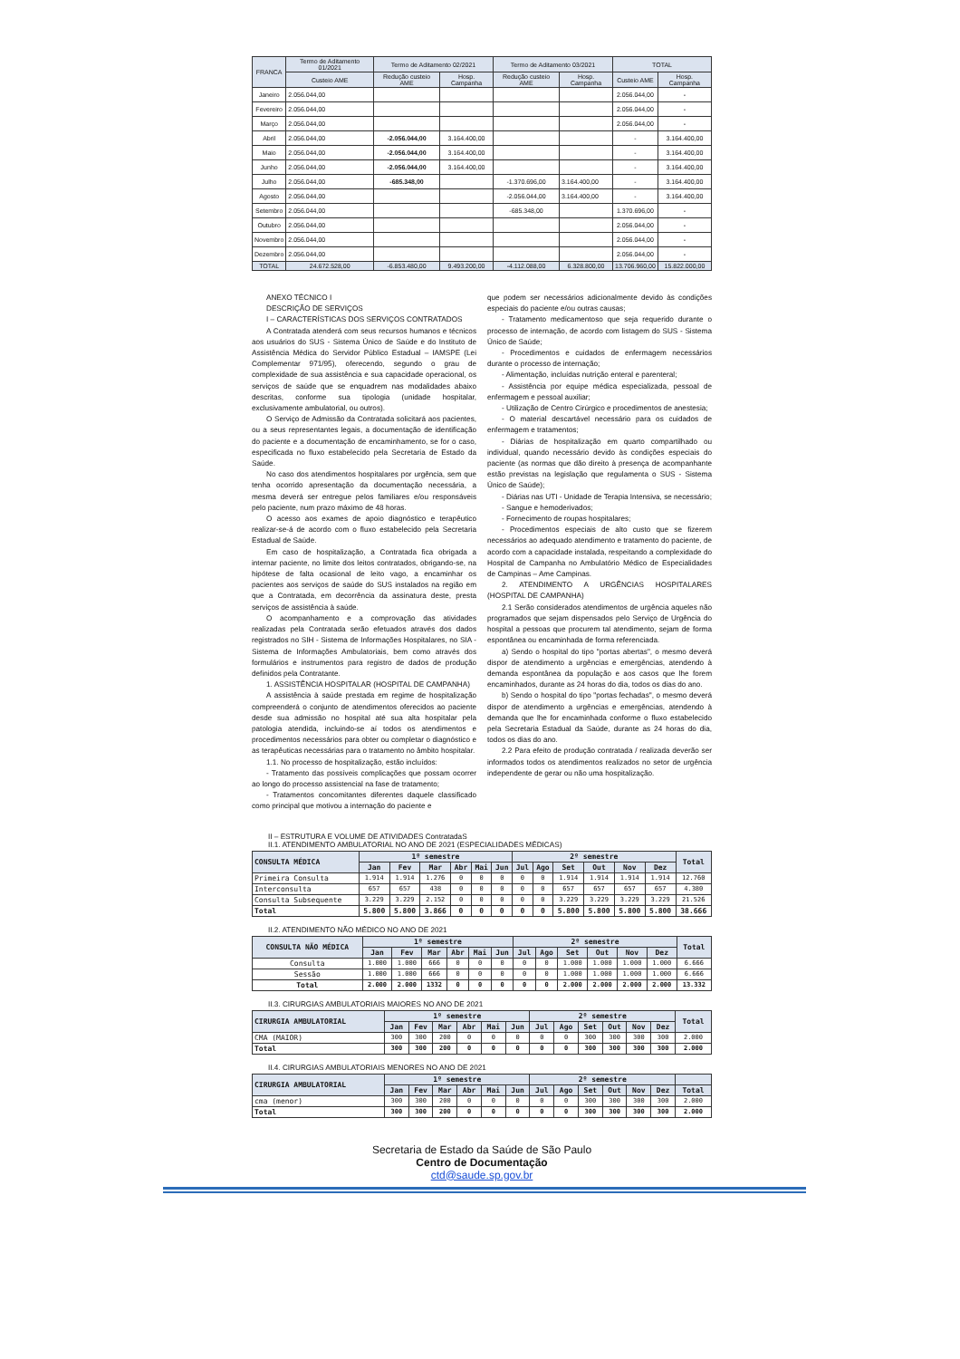| FRANCA | Termo de Aditamento 01/2021 | Termo de Aditamento 02/2021 | | Termo de Aditamento 03/2021 | | TOTAL | |
| --- | --- | --- | --- | --- | --- | --- | --- |
| | Custeio AME | Redução custeio AME | Hosp. Campanha | Redução custeio AME | Hosp. Campanha | Custeio AME | Hosp. Campanha |
| Janeiro | 2.056.044,00 | | | | | 2.056.044,00 | - |
| Fevereiro | 2.056.044,00 | | | | | 2.056.044,00 | - |
| Março | 2.056.044,00 | | | | | 2.056.044,00 | - |
| Abril | 2.056.044,00 | -2.056.044,00 | 3.164.400,00 | | | - | 3.164.400,00 |
| Maio | 2.056.044,00 | -2.056.044,00 | 3.164.400,00 | | | - | 3.164.400,00 |
| Junho | 2.056.044,00 | -2.056.044,00 | 3.164.400,00 | | | - | 3.164.400,00 |
| Julho | 2.056.044,00 | -685.348,00 | | -1.370.696,00 | 3.164.400,00 | - | 3.164.400,00 |
| Agosto | 2.056.044,00 | | | -2.056.044,00 | 3.164.400,00 | - | 3.164.400,00 |
| Setembro | 2.056.044,00 | | | -685.348,00 | | 1.370.696,00 | - |
| Outubro | 2.056.044,00 | | | | | 2.056.044,00 | - |
| Novembro | 2.056.044,00 | | | | | 2.056.044,00 | - |
| Dezembro | 2.056.044,00 | | | | | 2.056.044,00 | - |
| TOTAL | 24.672.528,00 | -6.853.480,00 | 9.493.200,00 | -4.112.088,00 | 6.328.800,00 | 13.706.960,00 | 15.822.000,00 |
ANEXO TÉCNICO I
DESCRIÇÃO DE SERVIÇOS
I – CARACTERÍSTICAS DOS SERVIÇOS CONTRATADOS
A Contratada atenderá com seus recursos humanos e técnicos aos usuários do SUS - Sistema Único de Saúde e do Instituto de Assistência Médica do Servidor Público Estadual – IAMSPE (Lei Complementar 971/95), oferecendo, segundo o grau de complexidade de sua assistência e sua capacidade operacional, os serviços de saúde que se enquadrem nas modalidades abaixo descritas, conforme sua tipologia (unidade hospitalar, exclusivamente ambulatorial, ou outros).
O Serviço de Admissão da Contratada solicitará aos pacientes, ou a seus representantes legais, a documentação de identificação do paciente e a documentação de encaminhamento, se for o caso, especificada no fluxo estabelecido pela Secretaria de Estado da Saúde.
No caso dos atendimentos hospitalares por urgência, sem que tenha ocorrido apresentação da documentação necessária, a mesma deverá ser entregue pelos familiares e/ou responsáveis pelo paciente, num prazo máximo de 48 horas.
O acesso aos exames de apoio diagnóstico e terapêutico realizar-se-á de acordo com o fluxo estabelecido pela Secretaria Estadual de Saúde.
Em caso de hospitalização, a Contratada fica obrigada a internar paciente, no limite dos leitos contratados, obrigando-se, na hipótese de falta ocasional de leito vago, a encaminhar os pacientes aos serviços de saúde do SUS instalados na região em que a Contratada, em decorrência da assinatura deste, presta serviços de assistência à saúde.
O acompanhamento e a comprovação das atividades realizadas pela Contratada serão efetuados através dos dados registrados no SIH - Sistema de Informações Hospitalares, no SIA - Sistema de Informações Ambulatoriais, bem como através dos formulários e instrumentos para registro de dados de produção definidos pela Contratante.
1. ASSISTÊNCIA HOSPITALAR (HOSPITAL DE CAMPANHA)
A assistência à saúde prestada em regime de hospitalização compreenderá o conjunto de atendimentos oferecidos ao paciente desde sua admissão no hospital até sua alta hospitalar pela patologia atendida, incluindo-se aí todos os atendimentos e procedimentos necessários para obter ou completar o diagnóstico e as terapêuticas necessárias para o tratamento no âmbito hospitalar.
1.1. No processo de hospitalização, estão incluídos:
- Tratamento das possíveis complicações que possam ocorrer ao longo do processo assistencial na fase de tratamento;
- Tratamentos concomitantes diferentes daquele classificado como principal que motivou a internação do paciente e
que podem ser necessários adicionalmente devido às condições especiais do paciente e/ou outras causas;
- Tratamento medicamentoso que seja requerido durante o processo de internação, de acordo com listagem do SUS - Sistema Único de Saúde;
- Procedimentos e cuidados de enfermagem necessários durante o processo de internação;
- Alimentação, incluídas nutrição enteral e parenteral;
- Assistência por equipe médica especializada, pessoal de enfermagem e pessoal auxiliar;
- Utilização de Centro Cirúrgico e procedimentos de anestesia;
- O material descartável necessário para os cuidados de enfermagem e tratamentos;
- Diárias de hospitalização em quarto compartilhado ou individual, quando necessário devido às condições especiais do paciente (as normas que dão direito à presença de acompanhante estão previstas na legislação que regulamenta o SUS - Sistema Único de Saúde);
- Diárias nas UTI - Unidade de Terapia Intensiva, se necessário;
- Sangue e hemoderivados;
- Fornecimento de roupas hospitalares;
- Procedimentos especiais de alto custo que se fizerem necessários ao adequado atendimento e tratamento do paciente, de acordo com a capacidade instalada, respeitando a complexidade do Hospital de Campanha no Ambulatório Médico de Especialidades de Campinas – Ame Campinas.
2. ATENDIMENTO A URGÊNCIAS HOSPITALARES (HOSPITAL DE CAMPANHA)
2.1 Serão considerados atendimentos de urgência aqueles não programados que sejam dispensados pelo Serviço de Urgência do hospital a pessoas que procurem tal atendimento, sejam de forma espontânea ou encaminhada de forma referenciada.
a) Sendo o hospital do tipo "portas abertas", o mesmo deverá dispor de atendimento a urgências e emergências, atendendo à demanda espontânea da população e aos casos que lhe forem encaminhados, durante as 24 horas do dia, todos os dias do ano.
b) Sendo o hospital do tipo "portas fechadas", o mesmo deverá dispor de atendimento a urgências e emergências, atendendo à demanda que lhe for encaminhada conforme o fluxo estabelecido pela Secretaria Estadual da Saúde, durante as 24 horas do dia, todos os dias do ano.
2.2 Para efeito de produção contratada / realizada deverão ser informados todos os atendimentos realizados no setor de urgência independente de gerar ou não uma hospitalização.
II – ESTRUTURA E VOLUME DE ATIVIDADES ContratadaS
II.1. ATENDIMENTO AMBULATORIAL NO ANO DE 2021 (ESPECIALIDADES MÉDICAS)
| CONSULTA MÉDICA | 1º semestre | | | | | | 2º semestre | | | | | | Total |
| --- | --- | --- | --- | --- | --- | --- | --- | --- | --- | --- | --- | --- | --- |
| | Jan | Fev | Mar | Abr | Mai | Jun | Jul | Ago | Set | Out | Nov | Dez | |
| Primeira Consulta | 1.914 | 1.914 | 1.276 | 0 | 0 | 0 | 0 | 0 | 1.914 | 1.914 | 1.914 | 1.914 | 12.760 |
| Interconsulta | 657 | 657 | 438 | 0 | 0 | 0 | 0 | 0 | 657 | 657 | 657 | 657 | 4.380 |
| Consulta Subsequente | 3.229 | 3.229 | 2.152 | 0 | 0 | 0 | 0 | 0 | 3.229 | 3.229 | 3.229 | 3.229 | 21.526 |
| Total | 5.800 | 5.800 | 3.866 | 0 | 0 | 0 | 0 | 0 | 5.800 | 5.800 | 5.800 | 5.800 | 38.666 |
II.2. ATENDIMENTO NÃO MÉDICO NO ANO DE 2021
| CONSULTA NÃO MÉDICA | 1º semestre | | | | | | 2º semestre | | | | | | Total |
| --- | --- | --- | --- | --- | --- | --- | --- | --- | --- | --- | --- | --- | --- |
| | Jan | Fev | Mar | Abr | Mai | Jun | Jul | Ago | Set | Out | Nov | Dez | |
| Consulta | 1.000 | 1.000 | 666 | 0 | 0 | 0 | 0 | 0 | 1.000 | 1.000 | 1.000 | 1.000 | 6.666 |
| Sessão | 1.000 | 1.000 | 666 | 0 | 0 | 0 | 0 | 0 | 1.000 | 1.000 | 1.000 | 1.000 | 6.666 |
| Total | 2.000 | 2.000 | 1332 | 0 | 0 | 0 | 0 | 0 | 2.000 | 2.000 | 2.000 | 2.000 | 13.332 |
II.3. CIRURGIAS AMBULATORIAIS MAIORES NO ANO DE 2021
| CIRURGIA AMBULATORIAL | 1º semestre | | | | | | 2º semestre | | | | | | Total |
| --- | --- | --- | --- | --- | --- | --- | --- | --- | --- | --- | --- | --- | --- |
| | Jan | Fev | Mar | Abr | Mai | Jun | Jul | Ago | Set | Out | Nov | Dez | |
| CMA (MAIOR) | 300 | 300 | 200 | 0 | 0 | 0 | 0 | 0 | 300 | 300 | 300 | 300 | 2.000 |
| Total | 300 | 300 | 200 | 0 | 0 | 0 | 0 | 0 | 300 | 300 | 300 | 300 | 2.000 |
II.4. CIRURGIAS AMBULATORIAIS MENORES NO ANO DE 2021
| CIRURGIA AMBULATORIAL | 1º semestre | | | | | | 2º semestre | | | | | | |
| --- | --- | --- | --- | --- | --- | --- | --- | --- | --- | --- | --- | --- | --- |
| | Jan | Fev | Mar | Abr | Mai | Jun | Jul | Ago | Set | Out | Nov | Dez | Total |
| cma (menor) | 300 | 300 | 200 | 0 | 0 | 0 | 0 | 0 | 300 | 300 | 300 | 300 | 2.000 |
| Total | 300 | 300 | 200 | 0 | 0 | 0 | 0 | 0 | 300 | 300 | 300 | 300 | 2.000 |
Secretaria de Estado da Saúde de São Paulo
Centro de Documentação
ctd@saude.sp.gov.br